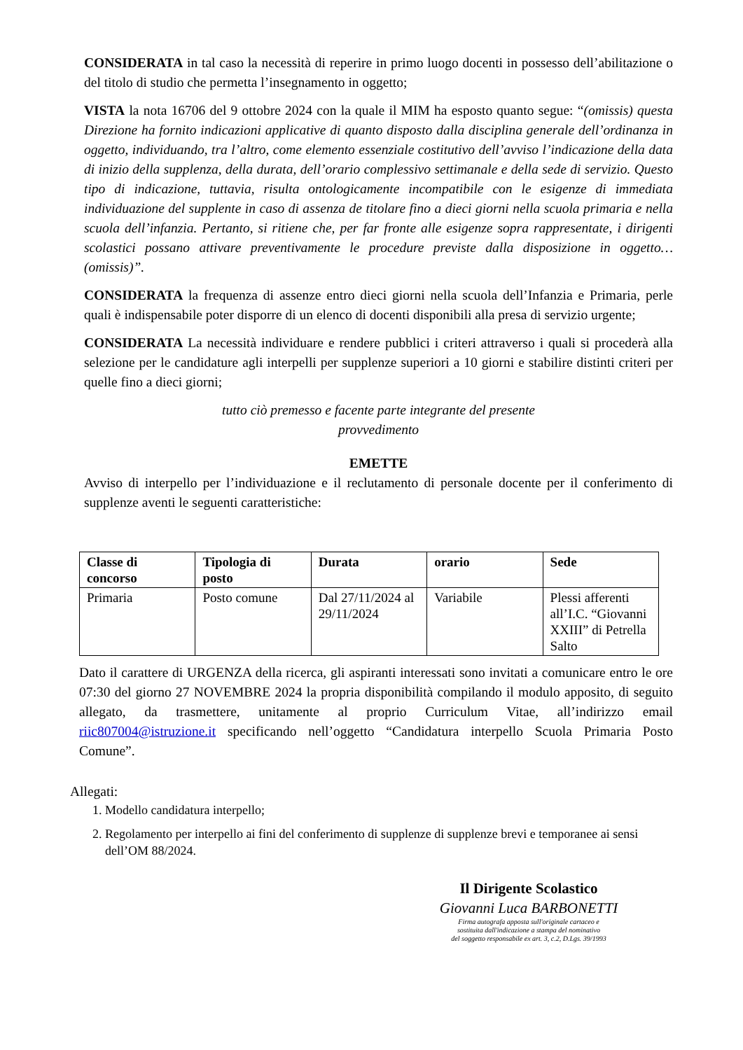CONSIDERATA in tal caso la necessità di reperire in primo luogo docenti in possesso dell’abilitazione o del titolo di studio che permetta l’insegnamento in oggetto;
VISTA la nota 16706 del 9 ottobre 2024 con la quale il MIM ha esposto quanto segue: “(omissis) questa Direzione ha fornito indicazioni applicative di quanto disposto dalla disciplina generale dell’ordinanza in oggetto, individuando, tra l’altro, come elemento essenziale costitutivo dell’avviso l’indicazione della data di inizio della supplenza, della durata, dell’orario complessivo settimanale e della sede di servizio. Questo tipo di indicazione, tuttavia, risulta ontologicamente incompatibile con le esigenze di immediata individuazione del supplente in caso di assenza de titolare fino a dieci giorni nella scuola primaria e nella scuola dell’infanzia. Pertanto, si ritiene che, per far fronte alle esigenze sopra rappresentate, i dirigenti scolastici possano attivare preventivamente le procedure previste dalla disposizione in oggetto…(omissis)”.
CONSIDERATA la frequenza di assenze entro dieci giorni nella scuola dell’Infanzia e Primaria, perle quali è indispensabile poter disporre di un elenco di docenti disponibili alla presa di servizio urgente;
CONSIDERATA La necessità individuare e rendere pubblici i criteri attraverso i quali si procederà alla selezione per le candidature agli interpelli per supplenze superiori a 10 giorni e stabilire distinti criteri per quelle fino a dieci giorni;
tutto ciò premesso e facente parte integrante del presente
provvedimento
EMETTE
Avviso di interpello per l’individuazione e il reclutamento di personale docente per il conferimento di supplenze aventi le seguenti caratteristiche:
| Classe di concorso | Tipologia di posto | Durata | orario | Sede |
| --- | --- | --- | --- | --- |
| Primaria | Posto comune | Dal 27/11/2024 al 29/11/2024 | Variabile | Plessi afferenti all’I.C. “Giovanni XXIII” di Petrella Salto |
Dato il carattere di URGENZA della ricerca, gli aspiranti interessati sono invitati a comunicare entro le ore 07:30 del giorno 27 NOVEMBRE 2024 la propria disponibilità compilando il modulo apposito, di seguito allegato, da trasmettere, unitamente al proprio Curriculum Vitae, all’indirizzo email riic807004@istruzione.it specificando nell’oggetto “Candidatura interpello Scuola Primaria Posto Comune”.
Allegati:
1. Modello candidatura interpello;
2. Regolamento per interpello ai fini del conferimento di supplenze di supplenze brevi e temporanee ai sensi dell’OM 88/2024.
Il Dirigente Scolastico
Giovanni Luca BARBONETTI
Firma autografa apposta sull'originale cartaceo e
sostituita dall'indicazione a stampa del nominativo
del soggetto responsabile ex art. 3, c.2, D.Lgs. 39/1993